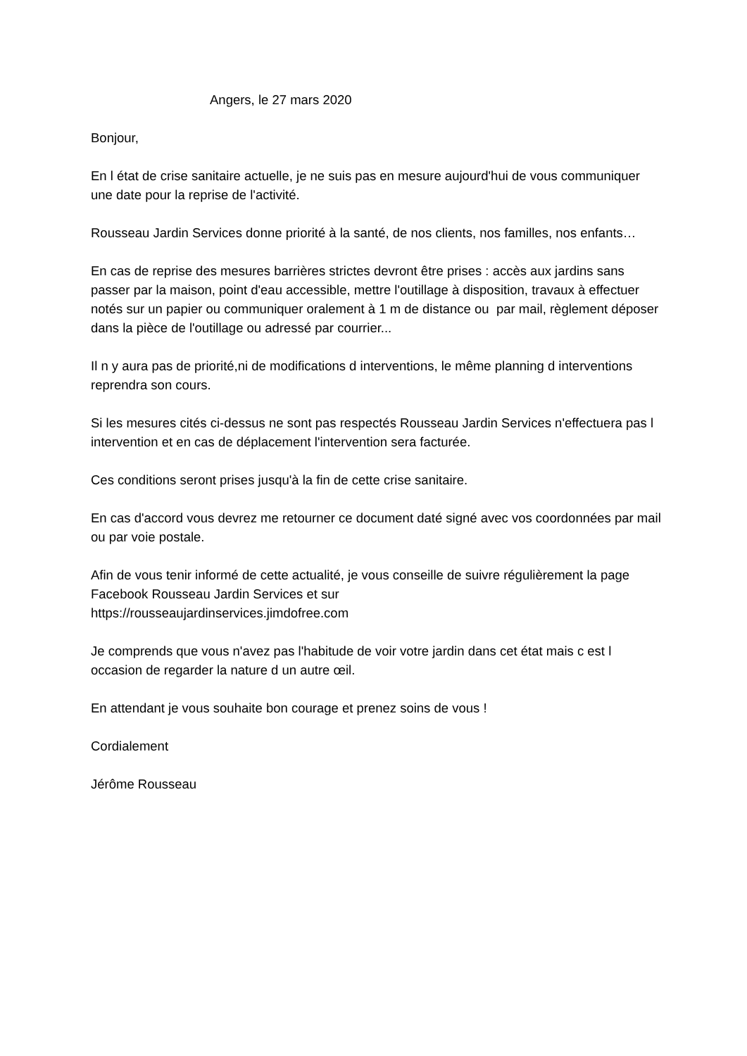Angers, le 27 mars 2020
Bonjour,
En l état de crise sanitaire actuelle, je ne suis pas en mesure aujourd'hui de vous communiquer une date pour la reprise de l'activité.
Rousseau Jardin Services donne priorité à la santé, de nos clients, nos familles, nos enfants…
En cas de reprise des mesures barrières strictes devront être prises : accès aux jardins sans passer par la maison, point d'eau accessible, mettre l'outillage à disposition, travaux à effectuer notés sur un papier ou communiquer oralement à 1 m de distance ou par mail, règlement déposer dans la pièce de l'outillage ou adressé par courrier...
Il n y aura pas de priorité,ni de modifications d interventions, le même planning d interventions reprendra son cours.
Si les mesures cités ci-dessus ne sont pas respectés Rousseau Jardin Services n'effectuera pas l intervention et en cas de déplacement l'intervention sera facturée.
Ces conditions seront prises jusqu'à la fin de cette crise sanitaire.
En cas d'accord vous devrez me retourner ce document daté signé avec vos coordonnées par mail ou par voie postale.
Afin de vous tenir informé de cette actualité, je vous conseille de suivre régulièrement la page Facebook Rousseau Jardin Services et sur
https://rousseaujardinservices.jimdofree.com
Je comprends que vous n'avez pas l'habitude de voir votre jardin dans cet état mais c est l occasion de regarder la nature d un autre œil.
En attendant je vous souhaite bon courage et prenez soins de vous !
Cordialement
Jérôme Rousseau